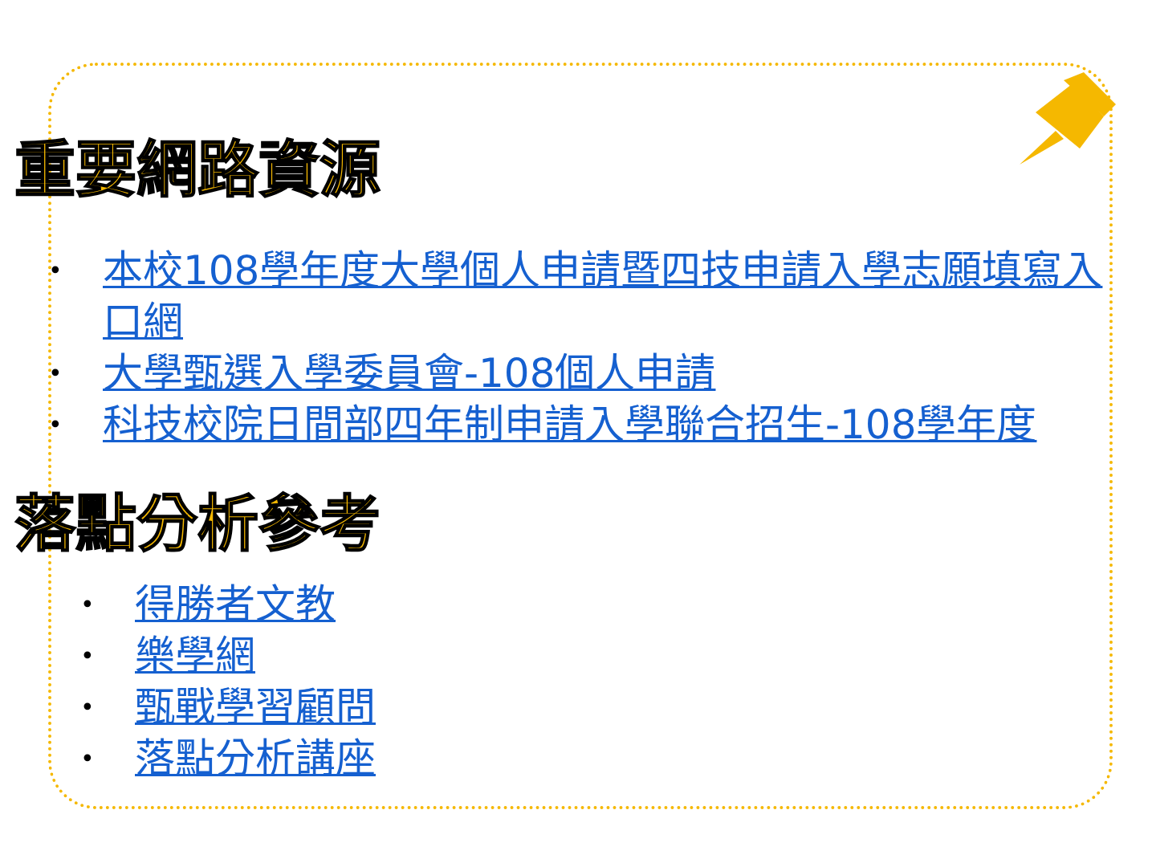重要網路資源
• 本校108學年度大學個人申請暨四技申請入學志願填寫入口網
• 大學甄選入學委員會-108個人申請
• 科技校院日間部四年制申請入學聯合招生-108學年度
落點分析參考
• 得勝者文教
• 樂學網
• 甄戰學習顧問
• 落點分析講座